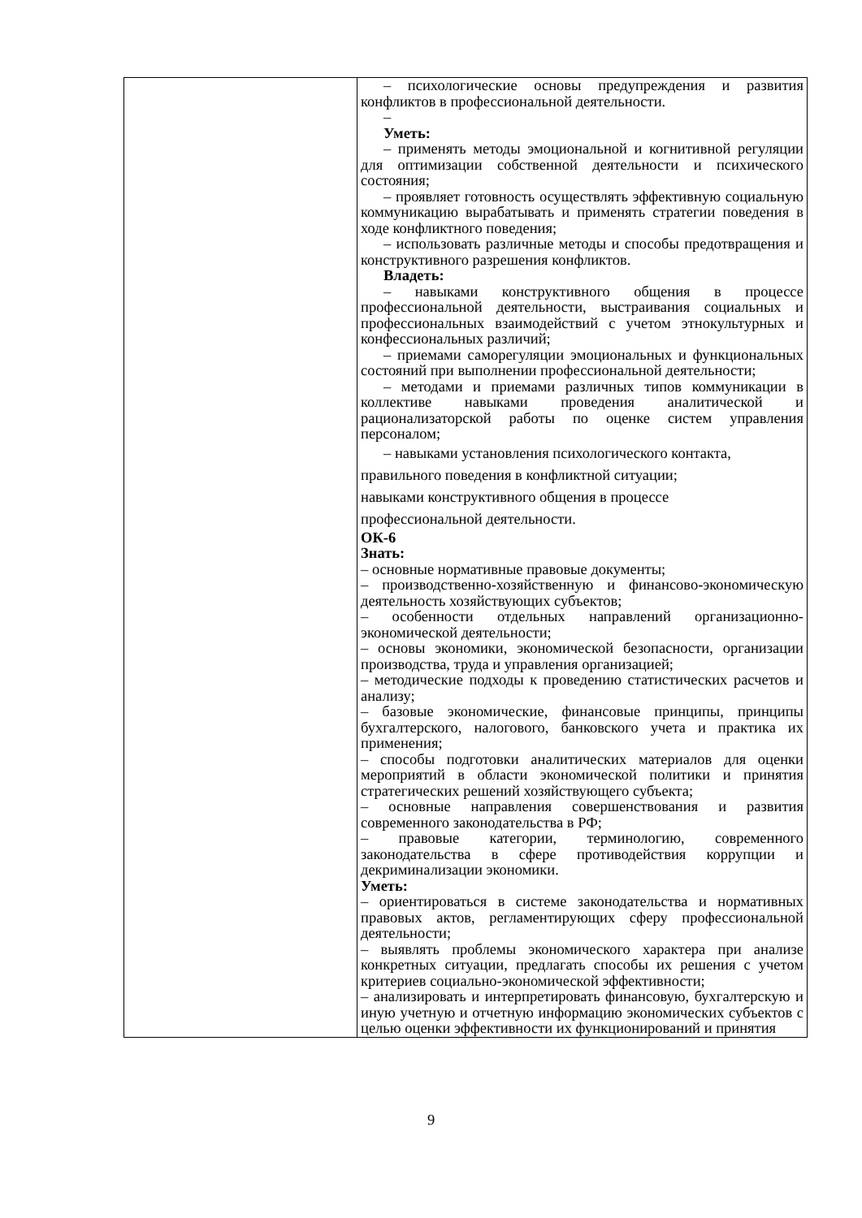| | – психологические основы предупреждения и развития конфликтов в профессиональной деятельности. – Уметь: – применять методы эмоциональной и когнитивной регуляции для оптимизации собственной деятельности и психического состояния; – проявляет готовность осуществлять эффективную социальную коммуникацию вырабатывать и применять стратегии поведения в ходе конфликтного поведения; – использовать различные методы и способы предотвращения и конструктивного разрешения конфликтов. Владеть: – навыками конструктивного общения в процессе профессиональной деятельности, выстраивания социальных и профессиональных взаимодействий с учетом этнокультурных и конфессиональных различий; – приемами саморегуляции эмоциональных и функциональных состояний при выполнении профессиональной деятельности; – методами и приемами различных типов коммуникации в коллективе навыками проведения аналитической и рационализаторской работы по оценке систем управления персоналом; – навыками установления психологического контакта, правильного поведения в конфликтной ситуации; навыками конструктивного общения в процессе профессиональной деятельности. ОК-6 Знать: – основные нормативные правовые документы; – производственно-хозяйственную и финансово-экономическую деятельность хозяйствующих субъектов; – особенности отдельных направлений организационно-экономической деятельности; – основы экономики, экономической безопасности, организации производства, труда и управления организацией; – методические подходы к проведению статистических расчетов и анализу; – базовые экономические, финансовые принципы, принципы бухгалтерского, налогового, банковского учета и практика их применения; – способы подготовки аналитических материалов для оценки мероприятий в области экономической политики и принятия стратегических решений хозяйствующего субъекта; – основные направления совершенствования и развития современного законодательства в РФ; – правовые категории, терминологию, современного законодательства в сфере противодействия коррупции и декриминализации экономики. Уметь: – ориентироваться в системе законодательства и нормативных правовых актов, регламентирующих сферу профессиональной деятельности; – выявлять проблемы экономического характера при анализе конкретных ситуации, предлагать способы их решения с учетом критериев социально-экономической эффективности; – анализировать и интерпретировать финансовую, бухгалтерскую и иную учетную и отчетную информацию экономических субъектов с целью оценки эффективности их функционирований и принятия |
9